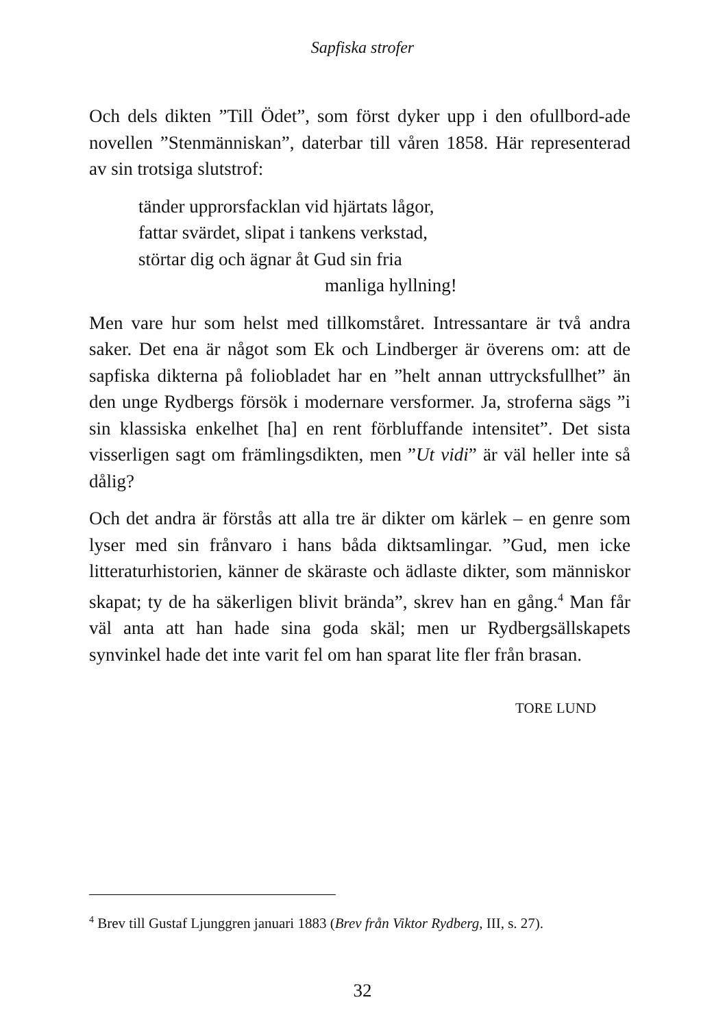Sapfiska strofer
Och dels dikten ”Till Ödet”, som först dyker upp i den ofullbord-ade novellen ”Stenmänniskan”, daterbar till våren 1858. Här representerad av sin trotsiga slutstrof:
tänder upprorsfacklan vid hjärtats lågor,
fattar svärdet, slipat i tankens verkstad,
störtar dig och ägnar åt Gud sin fria
manliga hyllning!
Men vare hur som helst med tillkomståret. Intressantare är två andra saker. Det ena är något som Ek och Lindberger är överens om: att de sapfiska dikterna på foliobladet har en ”helt annan uttrycksfullhet” än den unge Rydbergs försök i modernare versformer. Ja, stroferna sägs ”i sin klassiska enkelhet [ha] en rent förbluffande intensitet”. Det sista visserligen sagt om främlingsdikten, men ”Ut vidi” är väl heller inte så dålig?
Och det andra är förstås att alla tre är dikter om kärlek – en genre som lyser med sin frånvaro i hans båda diktsamlingar. ”Gud, men icke litteraturhistorien, känner de skäraste och ädlaste dikter, som människor skapat; ty de ha säkerligen blivit brända”, skrev han en gång.<sup>4</sup> Man får väl anta att han hade sina goda skäl; men ur Rydbergsällskapets synvinkel hade det inte varit fel om han sparat lite fler från brasan.
TORE LUND
<sup>4</sup> Brev till Gustaf Ljunggren januari 1883 (Brev från Viktor Rydberg, III, s. 27).
32